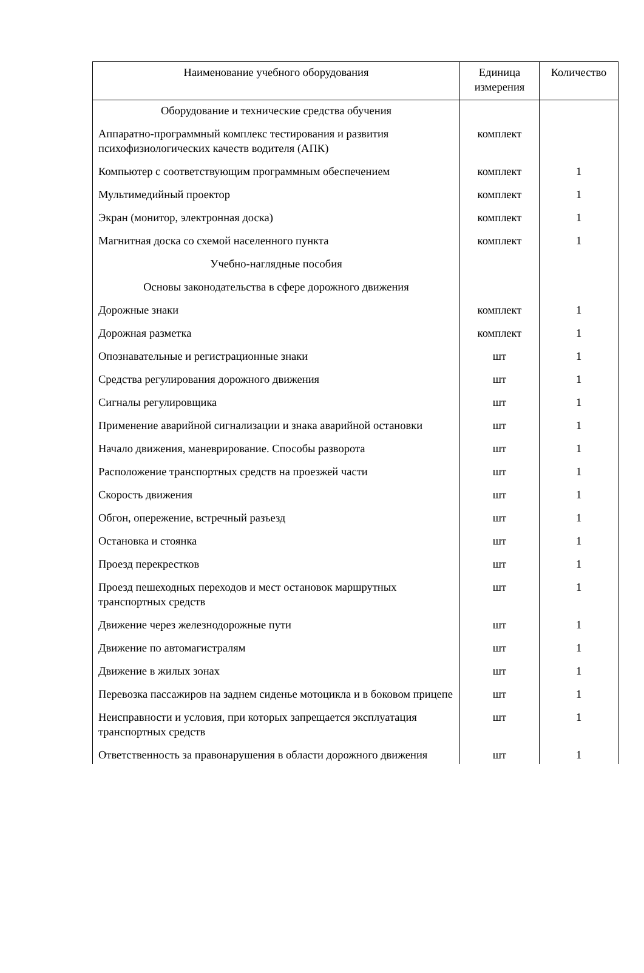| Наименование учебного оборудования | Единица измерения | Количество |
| --- | --- | --- |
| Оборудование и технические средства обучения | | |
| Аппаратно-программный комплекс тестирования и развития психофизиологических качеств водителя (АПК) | комплект | |
| Компьютер с соответствующим программным обеспечением | комплект | 1 |
| Мультимедийный проектор | комплект | 1 |
| Экран (монитор, электронная доска) | комплект | 1 |
| Магнитная доска со схемой населенного пункта | комплект | 1 |
| Учебно-наглядные пособия | | |
| Основы законодательства в сфере дорожного движения | | |
| Дорожные знаки | комплект | 1 |
| Дорожная разметка | комплект | 1 |
| Опознавательные и регистрационные знаки | шт | 1 |
| Средства регулирования дорожного движения | шт | 1 |
| Сигналы регулировщика | шт | 1 |
| Применение аварийной сигнализации и знака аварийной остановки | шт | 1 |
| Начало движения, маневрирование. Способы разворота | шт | 1 |
| Расположение транспортных средств на проезжей части | шт | 1 |
| Скорость движения | шт | 1 |
| Обгон, опережение, встречный разъезд | шт | 1 |
| Остановка и стоянка | шт | 1 |
| Проезд перекрестков | шт | 1 |
| Проезд пешеходных переходов и мест остановок маршрутных транспортных средств | шт | 1 |
| Движение через железнодорожные пути | шт | 1 |
| Движение по автомагистралям | шт | 1 |
| Движение в жилых зонах | шт | 1 |
| Перевозка пассажиров на заднем сиденье мотоцикла и в боковом прицепе | шт | 1 |
| Неисправности и условия, при которых запрещается эксплуатация транспортных средств | шт | 1 |
| Ответственность за правонарушения в области дорожного движения | шт | 1 |